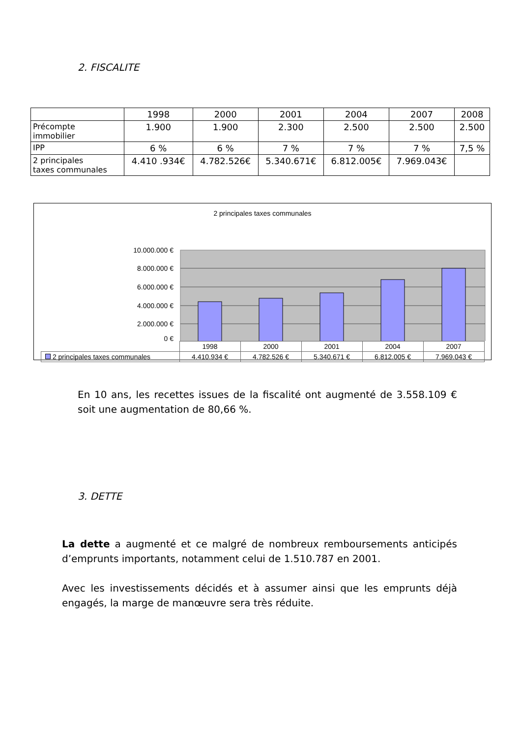2. FISCALITE
| | 1998 | 2000 | 2001 | 2004 | 2007 | 2008 |
| Précompte immobilier | 1.900 | 1.900 | 2.300 | 2.500 | 2.500 | 2.500 |
| IPP | 6 % | 6 % | 7 % | 7 % | 7 % | 7,5 % |
| 2 principales taxes communales | 4.410 .934€ | 4.782.526€ | 5.340.671€ | 6.812.005€ | 7.969.043€ | |
2 principales taxes communales
10.000.000 €
8.000.000 €
6.000.000 €
4.000.000 €
2.000.000 €
0 €
| | 1998 | 2000 | 2001 | 2004 | 2007 |
| 2 principales taxes communales | 4.410.934 € | 4.782.526 € | 5.340.671 € | 6.812.005 € | 7.969.043 € |
En 10 ans, les recettes issues de la fiscalité ont augmenté de 3.558.109 € soit une augmentation de 80,66 %.
3. DETTE
La dette a augmenté et ce malgré de nombreux remboursements anticipés d’emprunts importants, notamment celui de 1.510.787 en 2001.
Avec les investissements décidés et à assumer ainsi que les emprunts déjà engagés, la marge de manœuvre sera très réduite.